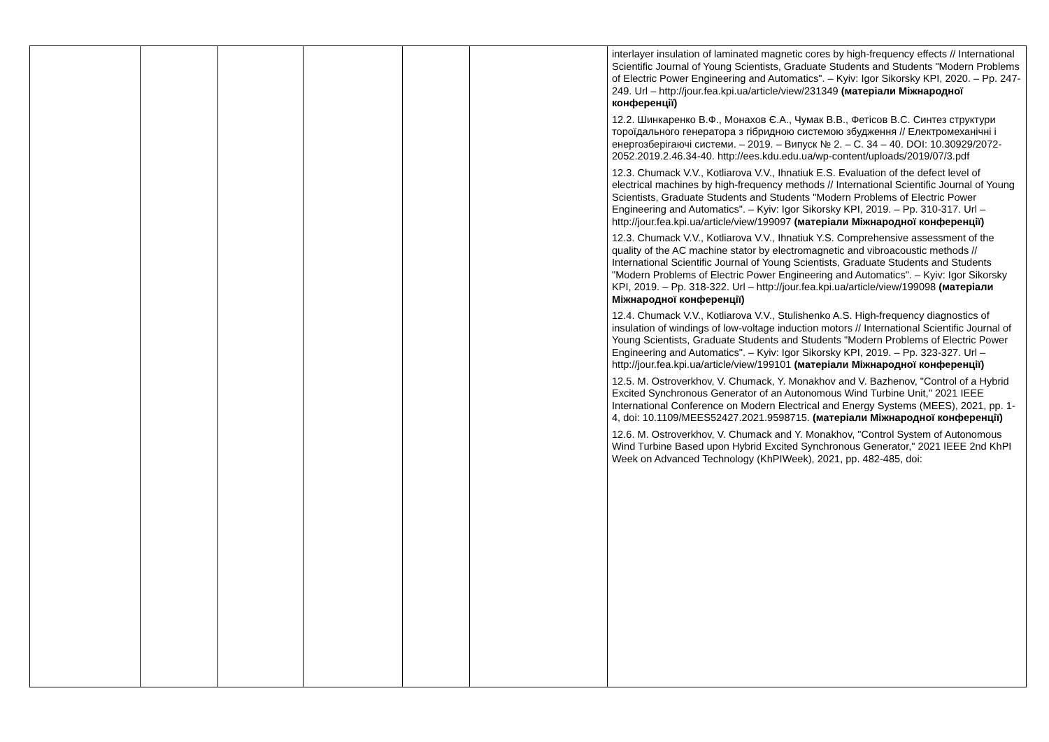| | | | | | | interlayer insulation of laminated magnetic cores by high-frequency effects // International Scientific Journal of Young Scientists, Graduate Students and Students "Modern Problems of Electric Power Engineering and Automatics". – Kyiv: Igor Sikorsky KPI, 2020. – Pp. 247-249. Url – http://jour.fea.kpi.ua/article/view/231349 (матеріали Міжнародної конференції) 12.2. Шинкаренко В.Ф., Монахов Є.А., Чумак В.В., Фетісов В.С. Синтез структури тороїдального генератора з гібридною системою збудження // Електромеханічні і енергозберігаючі системи. – 2019. – Випуск № 2. – С. 34 – 40. DOI: 10.30929/2072- 2052.2019.2.46.34-40. http://ees.kdu.edu.ua/wp-content/uploads/2019/07/3.pdf 12.3. Chumack V.V., Kotliarova V.V., Ihnatiuk E.S. Evaluation of the defect level of electrical machines by high-frequency methods // International Scientific Journal of Young Scientists, Graduate Students and Students "Modern Problems of Electric Power Engineering and Automatics". – Kyiv: Igor Sikorsky KPI, 2019. – Pp. 310-317. Url – http://jour.fea.kpi.ua/article/view/199097 (матеріали Міжнародної конференції) 12.3. Chumack V.V., Kotliarova V.V., Ihnatiuk Y.S. Comprehensive assessment of the quality of the AC machine stator by electromagnetic and vibroacoustic methods // International Scientific Journal of Young Scientists, Graduate Students and Students "Modern Problems of Electric Power Engineering and Automatics". – Kyiv: Igor Sikorsky KPI, 2019. – Pp. 318-322. Url – http://jour.fea.kpi.ua/article/view/199098 (матеріали Міжнародної конференції) 12.4. Chumack V.V., Kotliarova V.V., Stulishenko A.S. High-frequency diagnostics of insulation of windings of low-voltage induction motors // International Scientific Journal of Young Scientists, Graduate Students and Students "Modern Problems of Electric Power Engineering and Automatics". – Kyiv: Igor Sikorsky KPI, 2019. – Pp. 323-327. Url – http://jour.fea.kpi.ua/article/view/199101 (матеріали Міжнародної конференції) 12.5. M. Ostroverkhov, V. Chumack, Y. Monakhov and V. Bazhenov, "Control of a Hybrid Excited Synchronous Generator of an Autonomous Wind Turbine Unit," 2021 IEEE International Conference on Modern Electrical and Energy Systems (MEES), 2021, pp. 1-4, doi: 10.1109/MEES52427.2021.9598715. (матеріали Міжнародної конференції) 12.6. M. Ostroverkhov, V. Chumack and Y. Monakhov, "Control System of Autonomous Wind Turbine Based upon Hybrid Excited Synchronous Generator," 2021 IEEE 2nd KhPI Week on Advanced Technology (KhPIWeek), 2021, pp. 482-485, doi: |